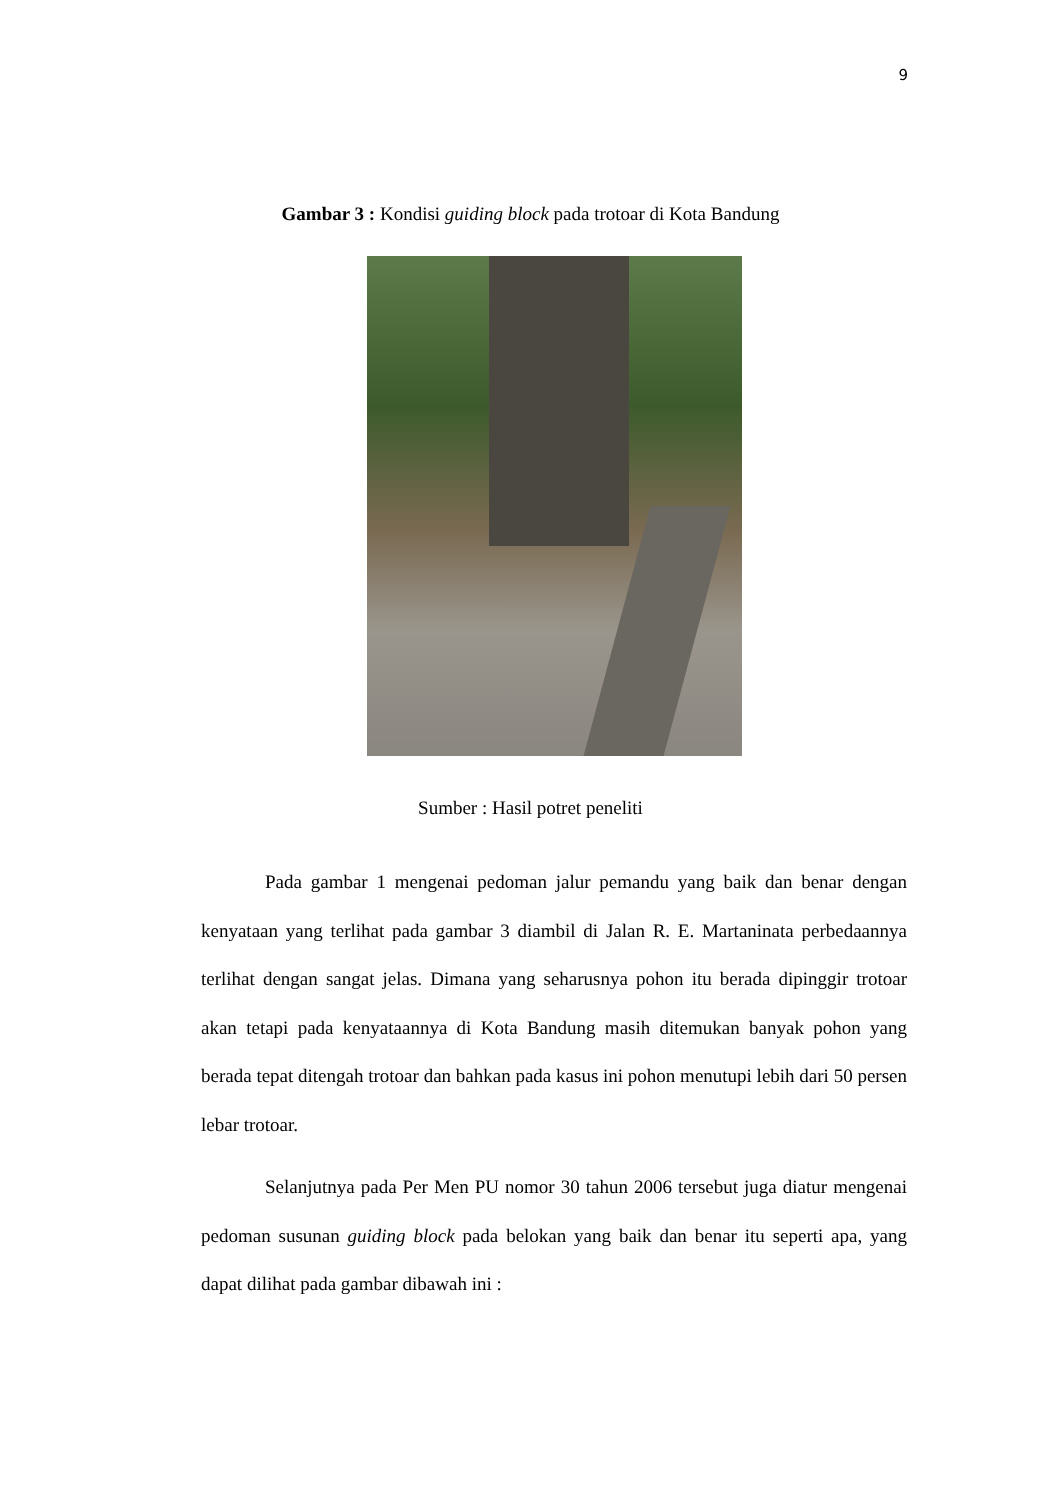9
Gambar 3 : Kondisi guiding block pada trotoar di Kota Bandung
Sumber : Hasil potret peneliti
Pada gambar 1 mengenai pedoman jalur pemandu yang baik dan benar dengan kenyataan yang terlihat pada gambar 3 diambil di Jalan R. E. Martaninata perbedaannya terlihat dengan sangat jelas. Dimana yang seharusnya pohon itu berada dipinggir trotoar akan tetapi pada kenyataannya di Kota Bandung masih ditemukan banyak pohon yang berada tepat ditengah trotoar dan bahkan pada kasus ini pohon menutupi lebih dari 50 persen lebar trotoar.
Selanjutnya pada Per Men PU nomor 30 tahun 2006 tersebut juga diatur mengenai pedoman susunan guiding block pada belokan yang baik dan benar itu seperti apa, yang dapat dilihat pada gambar dibawah ini :